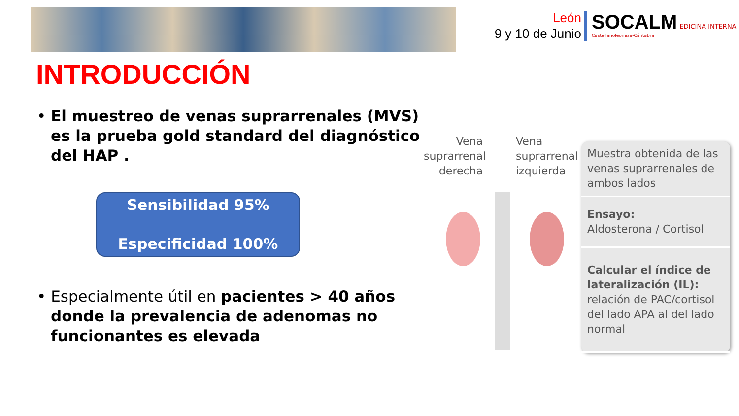León
9 y 10 de Junio
SOCALM EDICINA INTERNA
Castellanoleonesa-Cántabra
INTRODUCCIÓN
• El muestreo de venas suprarrenales (MVS) es la prueba gold standard del diagnóstico del HAP .
Sensibilidad 95%
Especificidad 100%
• Especialmente útil en pacientes > 40 años donde la prevalencia de adenomas no funcionantes es elevada
Vena suprarrenal derecha
Vena suprarrenal izquierda
Muestra obtenida de las venas suprarrenales de ambos lados
Ensayo:
Aldosterona / Cortisol
Calcular el índice de lateralización (IL): relación de PAC/cortisol del lado APA al del lado normal